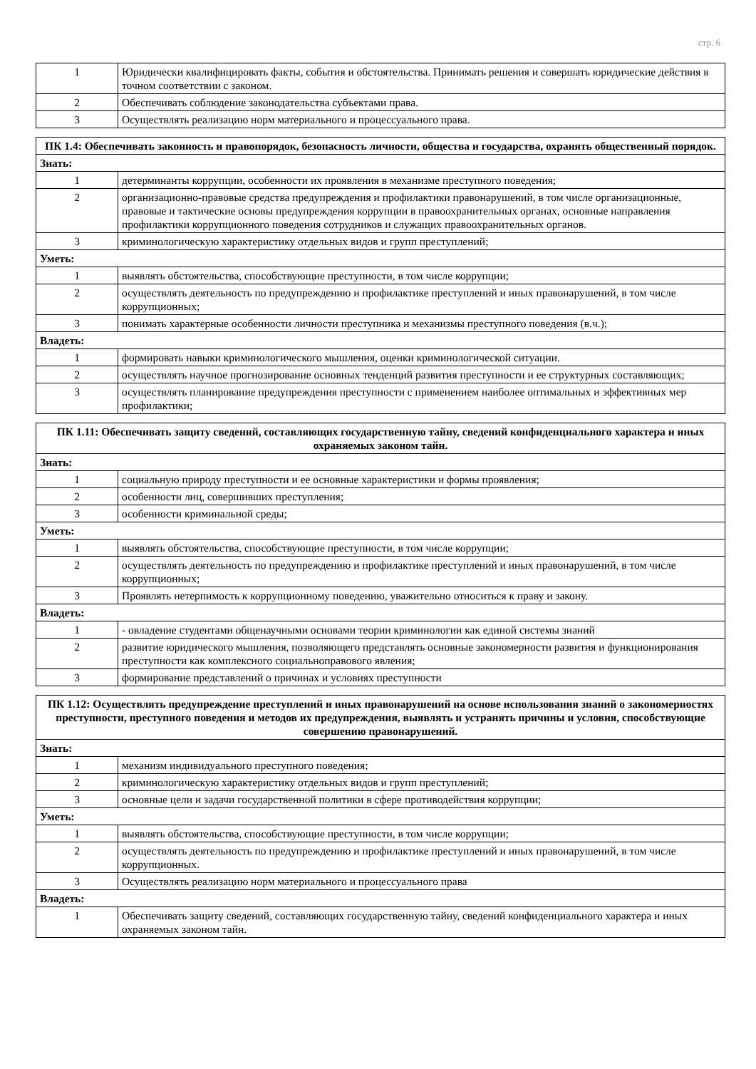стр. 6
| 1 | Юридически квалифицировать факты, события и обстоятельства. Принимать решения и совершать юридические действия в точном соответствии с законом. |
| 2 | Обеспечивать соблюдение законодательства субъектами права. |
| 3 | Осуществлять реализацию норм материального и процессуального права. |
| ПК 1.4: Обеспечивать законность и правопорядок, безопасность личности, общества и государства, охранять общественный порядок. | |
| --- | --- |
| Знать: | |
| 1 | детерминанты коррупции, особенности их проявления в механизме преступного поведения; |
| 2 | организационно-правовые средства предупреждения и профилактики правонарушений, в том числе организационные, правовые и тактические основы предупреждения коррупции в правоохранительных органах, основные направления профилактики коррупционного поведения сотрудников и служащих правоохранительных органов. |
| 3 | криминологическую характеристику отдельных видов и групп преступлений; |
| Уметь: | |
| 1 | выявлять обстоятельства, способствующие преступности, в том числе коррупции; |
| 2 | осуществлять деятельность по предупреждению и профилактике преступлений и иных правонарушений, в том числе коррупционных; |
| 3 | понимать характерные особенности личности преступника и механизмы преступного поведения (в.ч.); |
| Владеть: | |
| 1 | формировать навыки криминологического мышления, оценки криминологической ситуации. |
| 2 | осуществлять научное прогнозирование основных тенденций развития преступности и ее структурных составляющих; |
| 3 | осуществлять планирование предупреждения преступности с применением наиболее оптимальных и эффективных мер профилактики; |
| ПК 1.11: Обеспечивать защиту сведений, составляющих государственную тайну, сведений конфиденциального характера и иных охраняемых законом тайн. | |
| --- | --- |
| Знать: | |
| 1 | социальную природу преступности и ее основные характеристики и формы проявления; |
| 2 | особенности лиц, совершивших преступления; |
| 3 | особенности криминальной среды; |
| Уметь: | |
| 1 | выявлять обстоятельства, способствующие преступности, в том числе коррупции; |
| 2 | осуществлять деятельность по предупреждению и профилактике преступлений и иных правонарушений, в том числе коррупционных; |
| 3 | Проявлять нетерпимость к коррупционному поведению, уважительно относиться к праву и закону. |
| Владеть: | |
| 1 | - овладение студентами общенаучными основами теории криминологии как единой системы знаний |
| 2 | развитие юридического мышления, позволяющего представлять основные закономерности развития и функционирования преступности как комплексного социальноправового явления; |
| 3 | формирование представлений о причинах и условиях преступности |
| ПК 1.12: Осуществлять предупреждение преступлений и иных правонарушений на основе использования знаний о закономерностях преступности, преступного поведения и методов их предупреждения, выявлять и устранять причины и условия, способствующие совершению правонарушений. | |
| --- | --- |
| Знать: | |
| 1 | механизм индивидуального преступного поведения; |
| 2 | криминологическую характеристику отдельных видов и групп преступлений; |
| 3 | основные цели и задачи государственной политики в сфере противодействия коррупции; |
| Уметь: | |
| 1 | выявлять обстоятельства, способствующие преступности, в том числе коррупции; |
| 2 | осуществлять деятельность по предупреждению и профилактике преступлений и иных правонарушений, в том числе коррупционных. |
| 3 | Осуществлять реализацию норм материального и процессуального права |
| Владеть: | |
| 1 | Обеспечивать защиту сведений, составляющих государственную тайну, сведений конфиденциального характера и иных охраняемых законом тайн. |